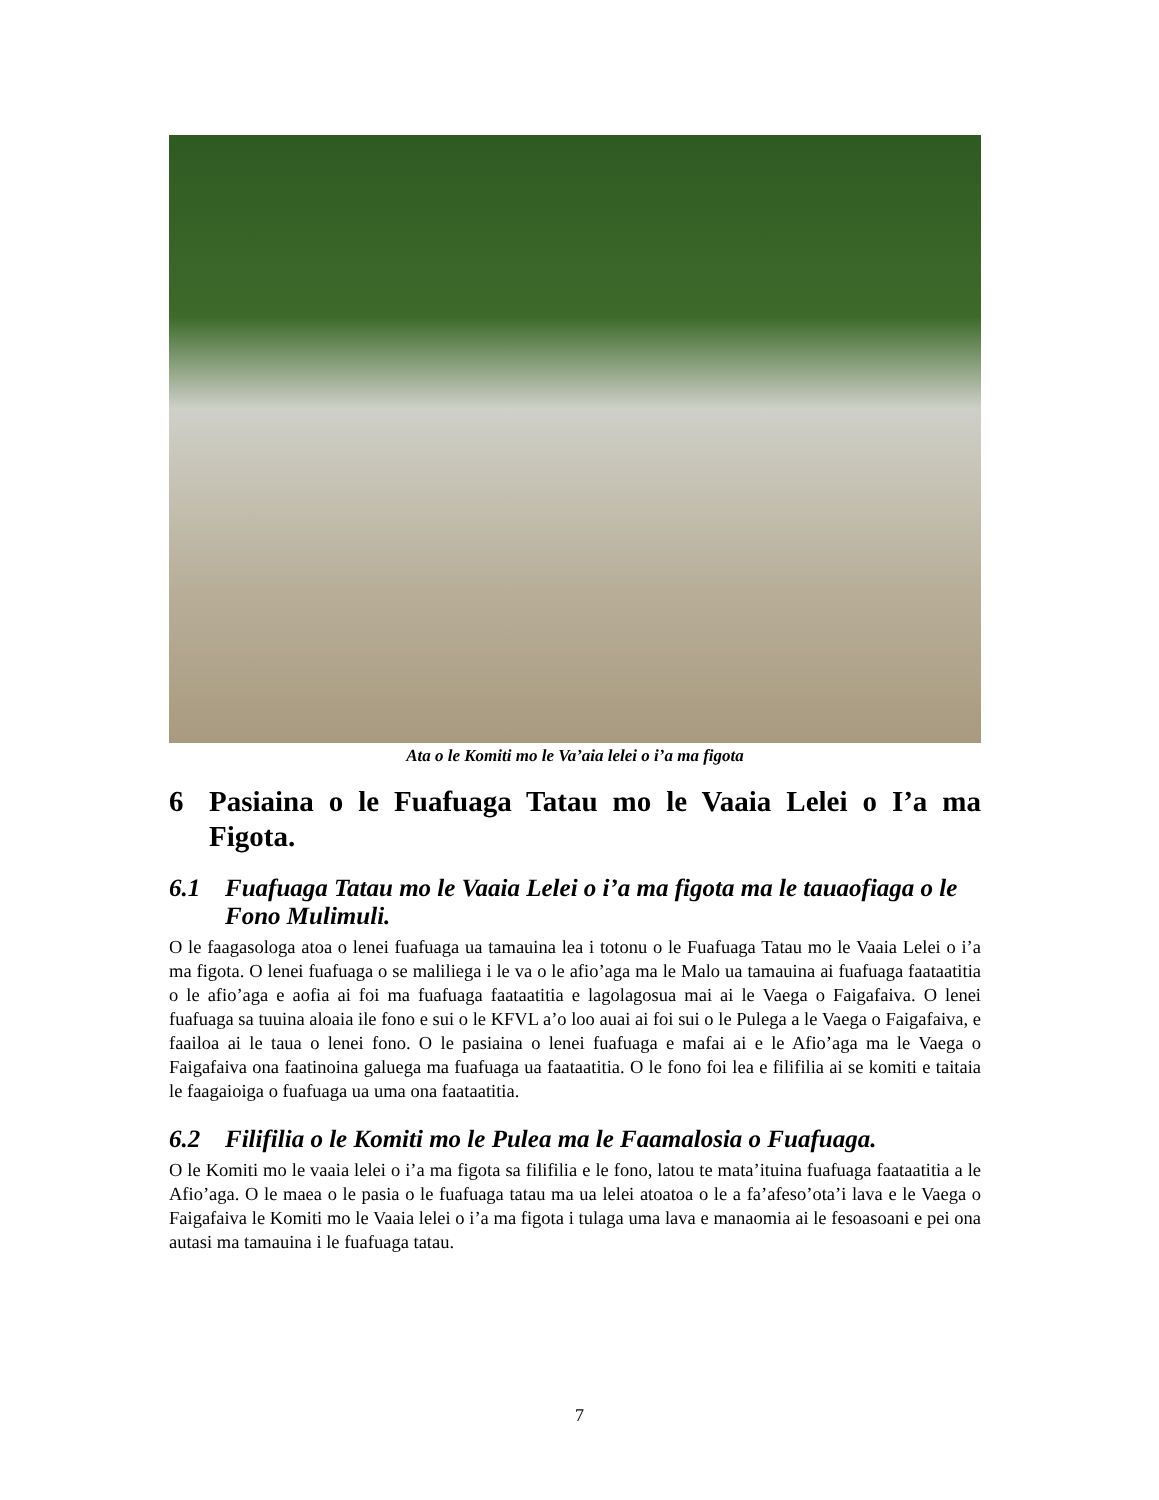Ata o le Komiti mo le Va’aia lelei o i’a ma figota
6 Pasiaina o le Fuafuaga Tatau mo le Vaaia Lelei o I’a ma Figota.
6.1 Fuafuaga Tatau mo le Vaaia Lelei o i’a ma figota ma le tauaofiaga o le Fono Mulimuli.
O le faagasologa atoa o lenei fuafuaga ua tamauina lea i totonu o le Fuafuaga Tatau mo le Vaaia Lelei o i’a ma figota. O lenei fuafuaga o se maliliega i le va o le afio’aga ma le Malo ua tamauina ai fuafuaga faataatitia o le afio’aga e aofia ai foi ma fuafuaga faataatitia e lagolagosua mai ai le Vaega o Faigafaiva. O lenei fuafuaga sa tuuina aloaia ile fono e sui o le KFVL a’o loo auai ai foi sui o le Pulega a le Vaega o Faigafaiva, e faailoa ai le taua o lenei fono. O le pasiaina o lenei fuafuaga e mafai ai e le Afio’aga ma le Vaega o Faigafaiva ona faatinoina galuega ma fuafuaga ua faataatitia. O le fono foi lea e filifilia ai se komiti e taitaia le faagaioiga o fuafuaga ua uma ona faataatitia.
6.2 Filifilia o le Komiti mo le Pulea ma le Faamalosia o Fuafuaga.
O le Komiti mo le vaaia lelei o i’a ma figota sa filifilia e le fono, latou te mata’ituina fuafuaga faataatitia a le Afio’aga. O le maea o le pasia o le fuafuaga tatau ma ua lelei atoatoa o le a fa’afeso’ota’i lava e le Vaega o Faigafaiva le Komiti mo le Vaaia lelei o i’a ma figota i tulaga uma lava e manaomia ai le fesoasoani e pei ona autasi ma tamauina i le fuafuaga tatau.
7